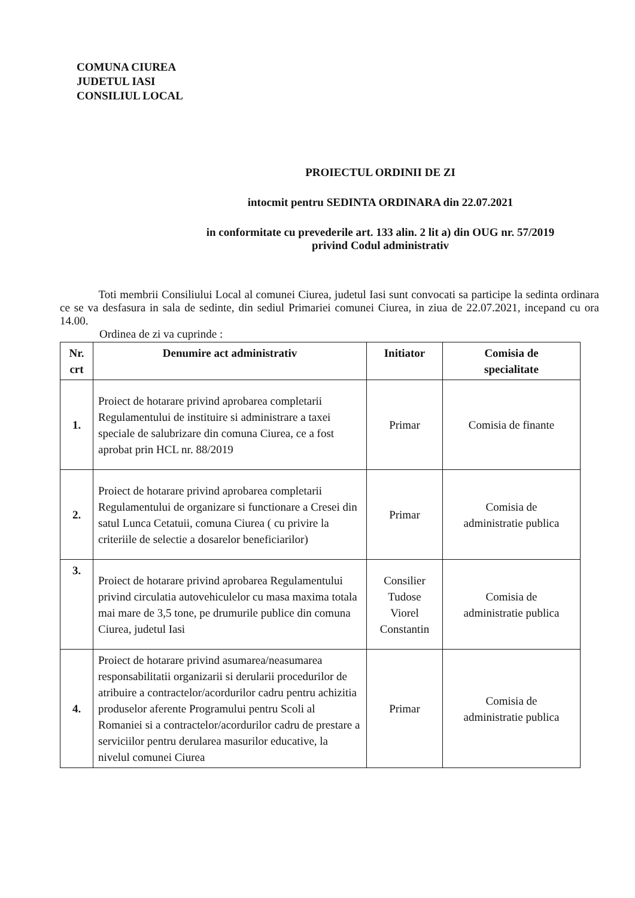COMUNA CIUREA
JUDETUL IASI
CONSILIUL LOCAL
PROIECTUL ORDINII DE ZI
intocmit pentru SEDINTA ORDINARA din 22.07.2021
in conformitate cu prevederile art. 133 alin. 2 lit a) din OUG nr. 57/2019
privind Codul administrativ
Toti membrii Consiliului Local al comunei Ciurea, judetul Iasi sunt convocati sa participe la sedinta ordinara ce se va desfasura in sala de sedinte, din sediul Primariei comunei Ciurea, in ziua de 22.07.2021, incepand cu ora 14.00.
Ordinea de zi va cuprinde :
| Nr. crt | Denumire act administrativ | Initiator | Comisia de specialitate |
| --- | --- | --- | --- |
| 1. | Proiect de hotarare privind aprobarea completarii Regulamentului de instituire si administrare a taxei speciale de salubrizare din comuna Ciurea, ce a fost aprobat prin HCL nr. 88/2019 | Primar | Comisia de finante |
| 2. | Proiect de hotarare privind aprobarea completarii Regulamentului de organizare si functionare a Cresei din satul Lunca Cetatuii, comuna Ciurea ( cu privire la criteriile de selectie a dosarelor beneficiarilor) | Primar | Comisia de administratie publica |
| 3. | Proiect de hotarare privind aprobarea Regulamentului privind circulatia autovehiculelor cu masa maxima totala mai mare de 3,5 tone, pe drumurile publice din comuna Ciurea, judetul Iasi | Consilier Tudose Viorel Constantin | Comisia de administratie publica |
| 4. | Proiect de hotarare privind asumarea/neasumarea responsabilitatii organizarii si derularii procedurilor de atribuire a contractelor/acordurilor cadru pentru achizitia produselor aferente Programului pentru Scoli al Romaniei si a contractelor/acordurilor cadru de prestare a serviciilor pentru derularea masurilor educative, la nivelul comunei Ciurea | Primar | Comisia de administratie publica |